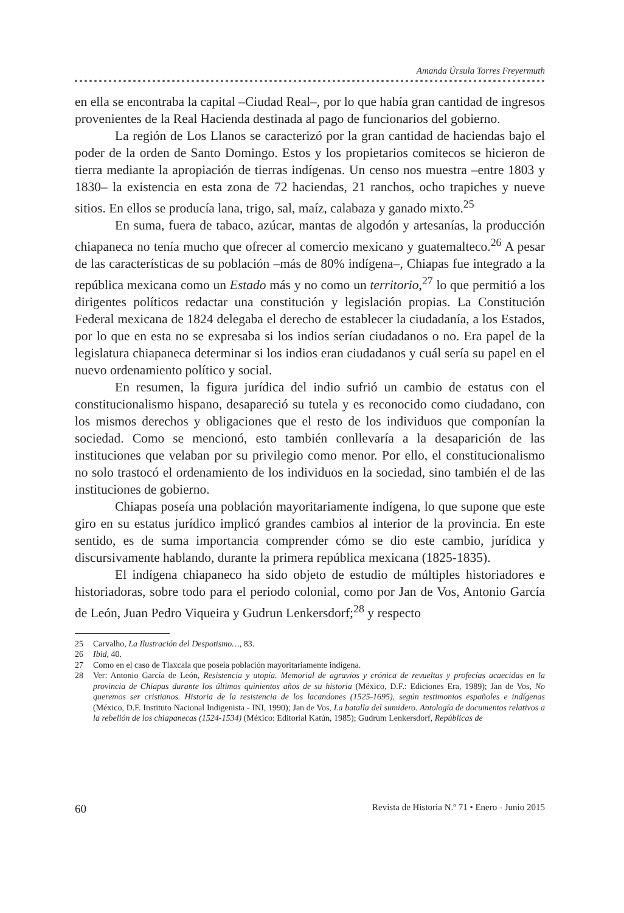Amanda Úrsula Torres Freyermuth
en ella se encontraba la capital –Ciudad Real–, por lo que había gran cantidad de ingresos provenientes de la Real Hacienda destinada al pago de funcionarios del gobierno.
La región de Los Llanos se caracterizó por la gran cantidad de haciendas bajo el poder de la orden de Santo Domingo. Estos y los propietarios comitecos se hicieron de tierra mediante la apropiación de tierras indígenas. Un censo nos muestra –entre 1803 y 1830– la existencia en esta zona de 72 haciendas, 21 ranchos, ocho trapiches y nueve sitios. En ellos se producía lana, trigo, sal, maíz, calabaza y ganado mixto.<sup>25</sup>
En suma, fuera de tabaco, azúcar, mantas de algodón y artesanías, la producción chiapaneca no tenía mucho que ofrecer al comercio mexicano y guatemalteco.<sup>26</sup> A pesar de las características de su población –más de 80% indígena–, Chiapas fue integrado a la república mexicana como un Estado más y no como un territorio,<sup>27</sup> lo que permitió a los dirigentes políticos redactar una constitución y legislación propias. La Constitución Federal mexicana de 1824 delegaba el derecho de establecer la ciudadanía, a los Estados, por lo que en esta no se expresaba si los indios serían ciudadanos o no. Era papel de la legislatura chiapaneca determinar si los indios eran ciudadanos y cuál sería su papel en el nuevo ordenamiento político y social.
En resumen, la figura jurídica del indio sufrió un cambio de estatus con el constitucionalismo hispano, desapareció su tutela y es reconocido como ciudadano, con los mismos derechos y obligaciones que el resto de los individuos que componían la sociedad. Como se mencionó, esto también conllevaría a la desaparición de las instituciones que velaban por su privilegio como menor. Por ello, el constitucionalismo no solo trastocó el ordenamiento de los individuos en la sociedad, sino también el de las instituciones de gobierno.
Chiapas poseía una población mayoritariamente indígena, lo que supone que este giro en su estatus jurídico implicó grandes cambios al interior de la provincia. En este sentido, es de suma importancia comprender cómo se dio este cambio, jurídica y discursivamente hablando, durante la primera república mexicana (1825-1835).
El indígena chiapaneco ha sido objeto de estudio de múltiples historiadores e historiadoras, sobre todo para el periodo colonial, como por Jan de Vos, Antonio García de León, Juan Pedro Viqueira y Gudrun Lenkersdorf;<sup>28</sup> y respecto
25 Carvalho, La Ilustración del Despotismo…, 83.
26 Ibid, 40.
27 Como en el caso de Tlaxcala que poseía población mayoritariamente indígena.
28 Ver: Antonio García de León, Resistencia y utopía. Memorial de agravios y crónica de revueltas y profecías acaecidas en la provincia de Chiapas durante los últimos quinientos años de su historia (México, D.F.: Ediciones Era, 1989); Jan de Vos, No queremos ser cristianos. Historia de la resistencia de los lacandones (1525-1695), según testimonios españoles e indígenas (México, D.F. Instituto Nacional Indigenista - INI, 1990); Jan de Vos, La batalla del sumidero. Antología de documentos relativos a la rebelión de los chiapanecas (1524-1534) (México: Editorial Katún, 1985); Gudrum Lenkersdorf, Repúblicas de
60 Revista de Historia N.º 71 • Enero - Junio 2015